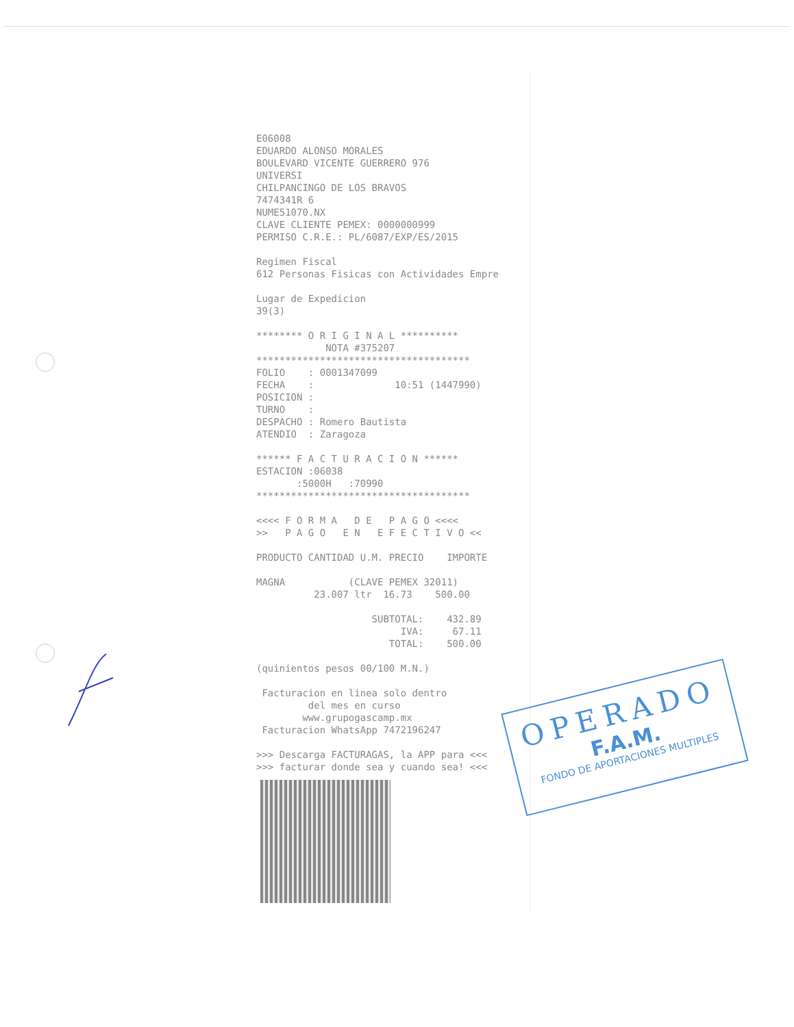E06008 EDUARDO ALONSO MORALES BOULEVARD VICENTE GUERRERO 976 UNIVERSI CHILPANCINGO DE LOS BRAVOS 7474341R 6 NUME51070.NX CLAVE CLIENTE PEMEX: 0000000999 PERMISO C.R.E.: PL/6087/EXP/ES/2015 Regimen Fiscal 612 Personas Fisicas con Actividades Empre Lugar de Expedicion 39(3) ******** O R I G I N A L ********** NOTA #375207 ************************************* FOLIO : 0001347099 FECHA : 10:51 (1447990) POSICION : TURNO : DESPACHO : Romero Bautista ATENDIO : Zaragoza ****** F A C T U R A C I O N ****** ESTACION :06038 :5000H :70990 ************************************* <<<< F O R M A D E P A G O <<<< >> P A G O E N E F E C T I V O << PRODUCTO CANTIDAD U.M. PRECIO IMPORTE MAGNA (CLAVE PEMEX 32011) 23.007 ltr 16.73 500.00 SUBTOTAL: 432.89 IVA: 67.11 TOTAL: 500.00 (quinientos pesos 00/100 M.N.) Facturacion en linea solo dentro del mes en curso www.grupogascamp.mx Facturacion WhatsApp 7472196247 >>> Descarga FACTURAGAS, la APP para <<< >>> facturar donde sea y cuando sea! <<<
OPERADO
F.A.M.
FONDO DE APORTACIONES MULTIPLES